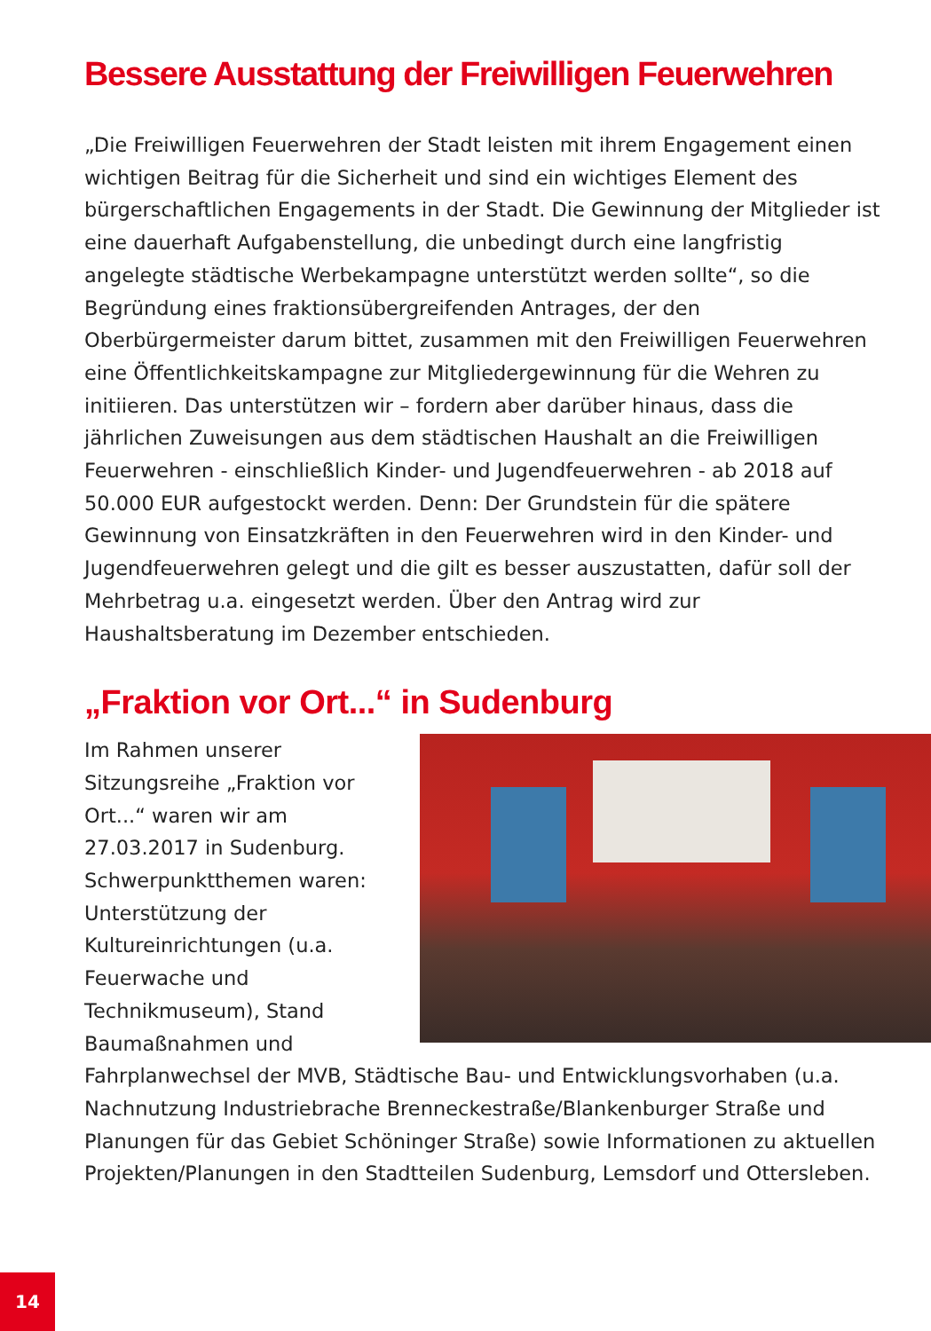Bessere Ausstattung der Freiwilligen Feuerwehren
„Die Freiwilligen Feuerwehren der Stadt leisten mit ihrem Engagement einen wichtigen Beitrag für die Sicherheit und sind ein wichtiges Element des bürgerschaftlichen Engagements in der Stadt. Die Gewinnung der Mitglieder ist eine dauerhaft Aufgabenstellung, die unbedingt durch eine langfristig angelegte städtische Werbekampagne unterstützt werden sollte“, so die Begründung eines fraktionsübergreifenden Antrages, der den Oberbürgermeister darum bittet, zusammen mit den Freiwilligen Feuerwehren eine Öffentlichkeitskampagne zur Mitgliedergewinnung für die Wehren zu initiieren. Das unterstützen wir – fordern aber darüber hinaus, dass die jährlichen Zuweisungen aus dem städtischen Haushalt an die Freiwilligen Feuerwehren - einschließlich Kinder- und Jugendfeuerwehren - ab 2018 auf 50.000 EUR aufgestockt werden. Denn: Der Grundstein für die spätere Gewinnung von Einsatzkräften in den Feuerwehren wird in den Kinder- und Jugendfeuerwehren gelegt und die gilt es besser auszustatten, dafür soll der Mehrbetrag u.a. eingesetzt werden. Über den Antrag wird zur Haushaltsberatung im Dezember entschieden.
„Fraktion vor Ort...“ in Sudenburg
Im Rahmen unserer Sitzungsreihe „Fraktion vor Ort...“ waren wir am 27.03.2017 in Sudenburg. Schwerpunktthemen waren: Unterstützung der Kultureinrichtungen (u.a. Feuerwache und Technikmuseum), Stand Baumaßnahmen und Fahrplanwechsel der MVB, Städtische Bau- und Entwicklungsvorhaben (u.a. Nachnutzung Industriebrache Brenneckestraße/Blankenburger Straße und Planungen für das Gebiet Schöninger Straße) sowie Informationen zu aktuellen Projekten/Planungen in den Stadtteilen Sudenburg, Lemsdorf und Ottersleben.
14